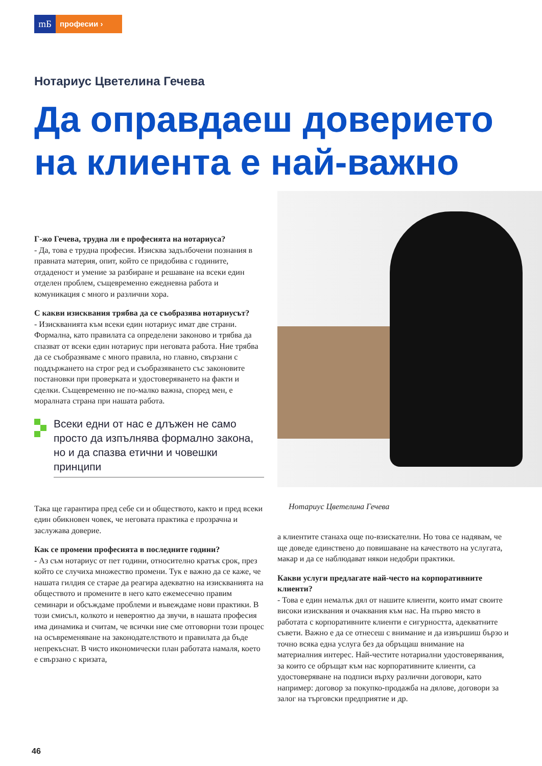mБ
професии ›
Нотариус Цветелина Гечева
Да оправдаеш доверието
на клиента е най-важно
Нотариус Цветелина Гечева
Г-жо Гечева, трудна ли е професията на нотариуса?
- Да, това е трудна професия. Изисква задълбочени познания в правната материя, опит, който се придобива с годините, отдаденост и умение за разбиране и решаване на всеки един отделен проблем, същевременно ежедневна работа и комуникация с много и различни хора.
С какви изисквания трябва да се съобразява нотариусът?
- Изискванията към всеки един нотариус имат две страни. Формална, като правилата са определени законово и трябва да спазват от всеки един нотариус при неговата работа. Ние трябва да се съобразяваме с много правила, но главно, свързани с поддържането на строг ред и съобразяването със законовите постановки при проверката и удостоверяването на факти и сделки. Същевременно не по-малко важна, според мен, е моралната страна при нашата работа.
Всеки едни от нас е длъжен не само просто да изпълнява формално закона, но и да спазва етични и човешки принципи
Така ще гарантира пред себе си и обществото, както и пред всеки един обикновен човек, че неговата практика е прозрачна и заслужава доверие.
Как се промени професията в последните години?
- Аз съм нотариус от пет години, относително кратък срок, през който се случиха множество промени. Тук е важно да се каже, че нашата гилдия се старае да реагира адекватно на изискванията на обществото и промените в него като ежемесечно правим семинари и обсъждаме проблеми и въвеждаме нови практики. В този смисъл, колкото и невероятно да звучи, в нашата професия има динамика и считам, че всички ние сме отговорни този процес на осъвременяване на законодателството и правилата да бъде непрекъснат. В чисто икономически план работата намаля, което е свързано с кризата,
а клиентите станаха още по-взискателни. Но това се надявам, че ще доведе единствено до повишаване на качеството на услугата, макар и да се наблюдават някои недобри практики.
Какви услуги предлагате най-често на корпоративните клиенти?
- Това е един немалък дял от нашите клиенти, които имат своите високи изисквания и очаквания към нас. На първо място в работата с корпоративните клиенти е сигурността, адекватните съвети. Важно е да се отнесеш с внимание и да извършиш бързо и точно всяка една услуга без да обръщаш внимание на материалния интерес. Най-честите нотариални удостоверявания, за които се обръщат към нас корпоративните клиенти, са удостоверяване на подписи върху различни договори, като например: договор за покупко-продажба на дялове, договори за залог на търговски предприятие и др.
46